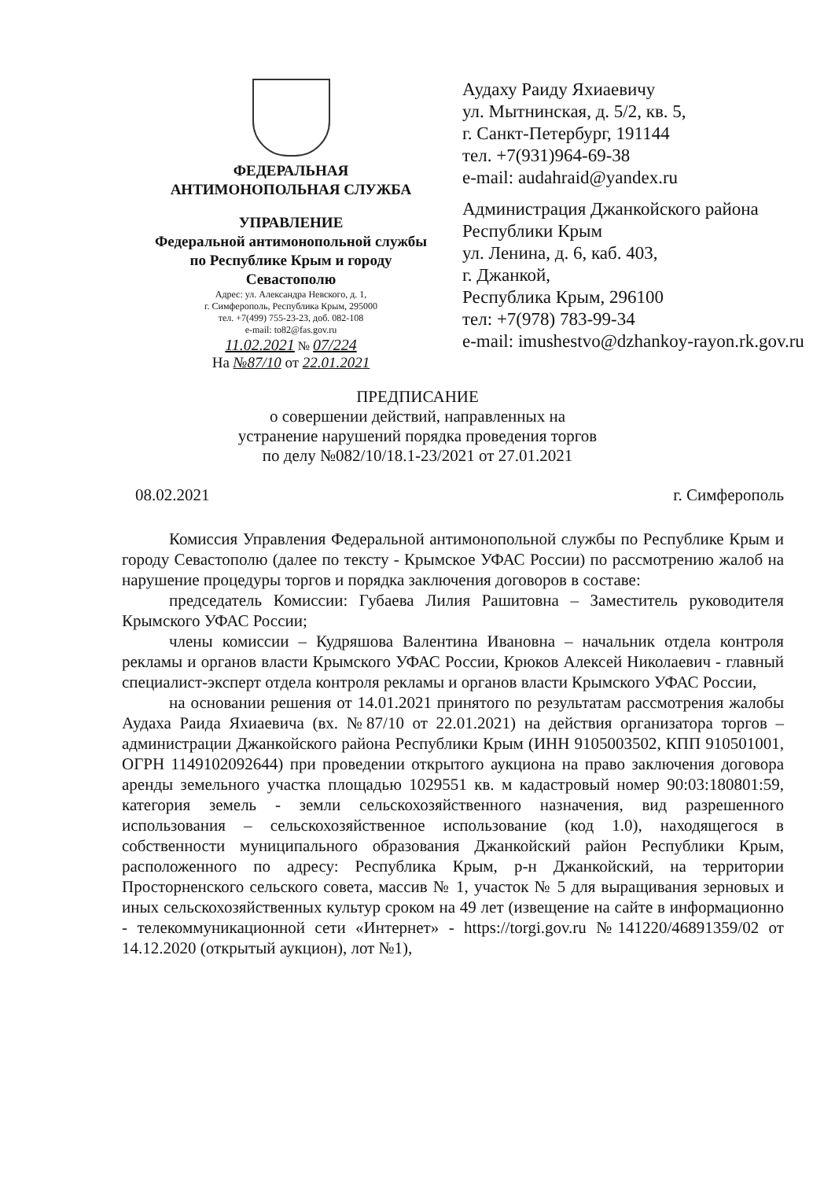ФЕДЕРАЛЬНАЯ
АНТИМОНОПОЛЬНАЯ СЛУЖБА
УПРАВЛЕНИЕ
Федеральной антимонопольной службы
по Республике Крым и городу
Севастополю
Адрес: ул. Александра Невского, д. 1,
г. Симферополь, Республика Крым, 295000
тел. +7(499) 755-23-23, доб. 082-108
e-mail: to82@fas.gov.ru
11.02.2021 № 07/224
На №87/10 от 22.01.2021
Аудаху Раиду Яхиаевичу
ул. Мытнинская, д. 5/2, кв. 5,
г. Санкт-Петербург, 191144
тел. +7(931)964-69-38
e-mail: audahraid@yandex.ru
Администрация Джанкойского района
Республики Крым
ул. Ленина, д. 6, каб. 403,
г. Джанкой,
Республика Крым, 296100
тел: +7(978) 783-99-34
e-mail: imushestvo@dzhankoy-rayon.rk.gov.ru
ПРЕДПИСАНИЕ
о совершении действий, направленных на
устранение нарушений порядка проведения торгов
по делу №082/10/18.1-23/2021 от 27.01.2021
08.02.2021 г. Симферополь
Комиссия Управления Федеральной антимонопольной службы по Республике Крым и городу Севастополю (далее по тексту - Крымское УФАС России) по рассмотрению жалоб на нарушение процедуры торгов и порядка заключения договоров в составе:
председатель Комиссии: Губаева Лилия Рашитовна – Заместитель руководителя Крымского УФАС России;
члены комиссии – Кудряшова Валентина Ивановна – начальник отдела контроля рекламы и органов власти Крымского УФАС России, Крюков Алексей Николаевич - главный специалист-эксперт отдела контроля рекламы и органов власти Крымского УФАС России,
на основании решения от 14.01.2021 принятого по результатам рассмотрения жалобы Аудаха Раида Яхиаевича (вх. №87/10 от 22.01.2021) на действия организатора торгов – администрации Джанкойского района Республики Крым (ИНН 9105003502, КПП 910501001, ОГРН 1149102092644) при проведении открытого аукциона на право заключения договора аренды земельного участка площадью 1029551 кв. м кадастровый номер 90:03:180801:59, категория земель - земли сельскохозяйственного назначения, вид разрешенного использования – сельскохозяйственное использование (код 1.0), находящегося в собственности муниципального образования Джанкойский район Республики Крым, расположенного по адресу: Республика Крым, р-н Джанкойский, на территории Просторненского сельского совета, массив № 1, участок № 5 для выращивания зерновых и иных сельскохозяйственных культур сроком на 49 лет (извещение на сайте в информационно - телекоммуникационной сети «Интернет» - https://torgi.gov.ru №141220/46891359/02 от 14.12.2020 (открытый аукцион), лот №1),